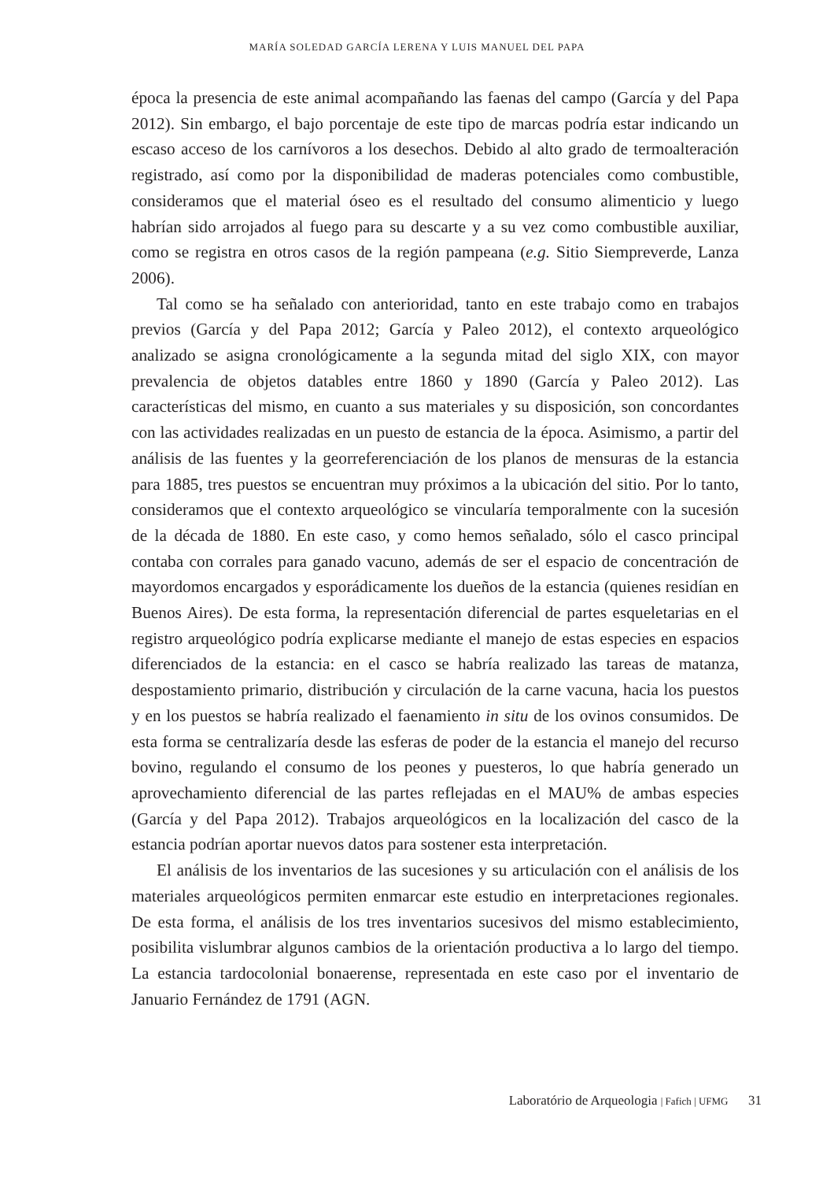MARÍA SOLEDAD GARCÍA LERENA Y LUIS MANUEL DEL PAPA
época la presencia de este animal acompañando las faenas del campo (García y del Papa 2012). Sin embargo, el bajo porcentaje de este tipo de marcas podría estar indicando un escaso acceso de los carnívoros a los desechos. Debido al alto grado de termoalteración registrado, así como por la disponibilidad de maderas potenciales como combustible, consideramos que el material óseo es el resultado del consumo alimenticio y luego habrían sido arrojados al fuego para su descarte y a su vez como combustible auxiliar, como se registra en otros casos de la región pampeana (e.g. Sitio Siempreverde, Lanza 2006).
Tal como se ha señalado con anterioridad, tanto en este trabajo como en trabajos previos (García y del Papa 2012; García y Paleo 2012), el contexto arqueológico analizado se asigna cronológicamente a la segunda mitad del siglo XIX, con mayor prevalencia de objetos datables entre 1860 y 1890 (García y Paleo 2012). Las características del mismo, en cuanto a sus materiales y su disposición, son concordantes con las actividades realizadas en un puesto de estancia de la época. Asimismo, a partir del análisis de las fuentes y la georreferenciación de los planos de mensuras de la estancia para 1885, tres puestos se encuentran muy próximos a la ubicación del sitio. Por lo tanto, consideramos que el contexto arqueológico se vincularía temporalmente con la sucesión de la década de 1880. En este caso, y como hemos señalado, sólo el casco principal contaba con corrales para ganado vacuno, además de ser el espacio de concentración de mayordomos encargados y esporádicamente los dueños de la estancia (quienes residían en Buenos Aires). De esta forma, la representación diferencial de partes esqueletarias en el registro arqueológico podría explicarse mediante el manejo de estas especies en espacios diferenciados de la estancia: en el casco se habría realizado las tareas de matanza, despostamiento primario, distribución y circulación de la carne vacuna, hacia los puestos y en los puestos se habría realizado el faenamiento in situ de los ovinos consumidos. De esta forma se centralizaría desde las esferas de poder de la estancia el manejo del recurso bovino, regulando el consumo de los peones y puesteros, lo que habría generado un aprovechamiento diferencial de las partes reflejadas en el MAU% de ambas especies (García y del Papa 2012). Trabajos arqueológicos en la localización del casco de la estancia podrían aportar nuevos datos para sostener esta interpretación.
El análisis de los inventarios de las sucesiones y su articulación con el análisis de los materiales arqueológicos permiten enmarcar este estudio en interpretaciones regionales. De esta forma, el análisis de los tres inventarios sucesivos del mismo establecimiento, posibilita vislumbrar algunos cambios de la orientación productiva a lo largo del tiempo. La estancia tardocolonial bonaerense, representada en este caso por el inventario de Januario Fernández de 1791 (AGN.
Laboratório de Arqueologia | Fafich | UFMG 31